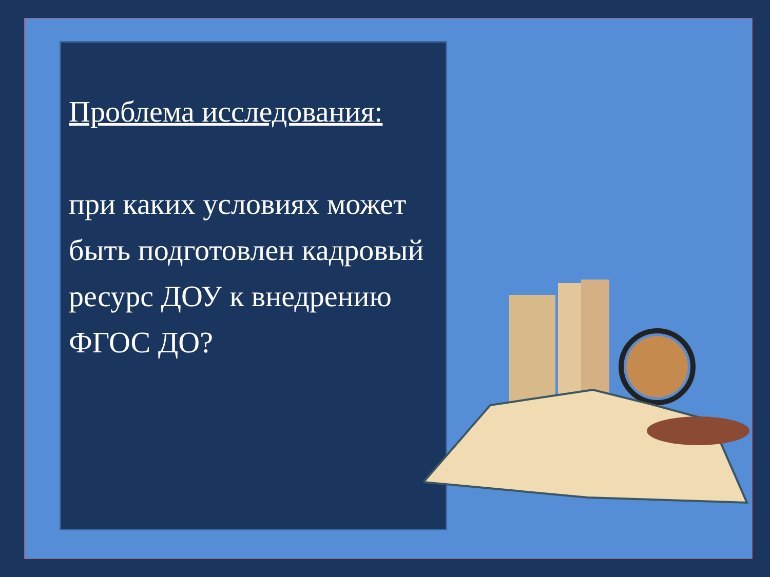Проблема исследования:
при каких условиях может быть подготовлен кадровый ресурс ДОУ к внедрению ФГОС ДО?